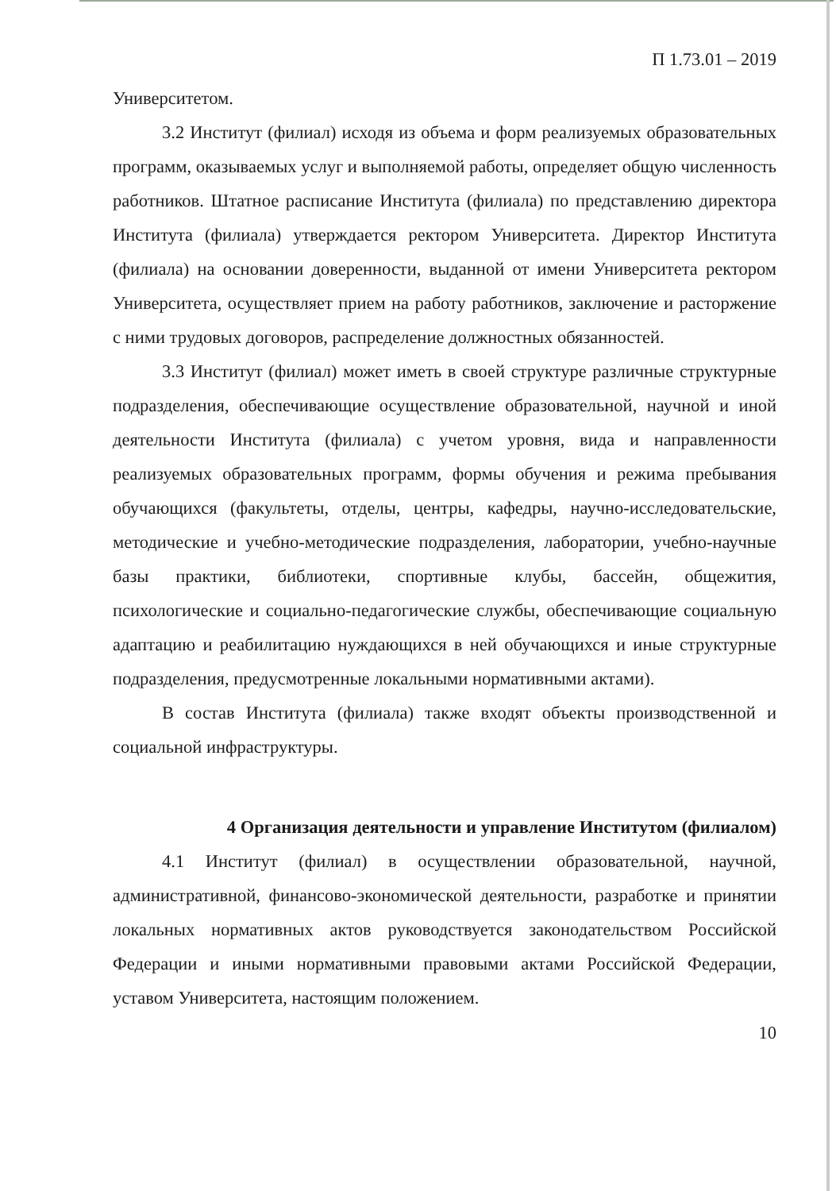П 1.73.01 – 2019
Университетом.
3.2 Институт (филиал) исходя из объема и форм реализуемых образовательных программ, оказываемых услуг и выполняемой работы, определяет общую численность работников. Штатное расписание Института (филиала) по представлению директора Института (филиала) утверждается ректором Университета. Директор Института (филиала) на основании доверенности, выданной от имени Университета ректором Университета, осуществляет прием на работу работников, заключение и расторжение с ними трудовых договоров, распределение должностных обязанностей.
3.3 Институт (филиал) может иметь в своей структуре различные структурные подразделения, обеспечивающие осуществление образовательной, научной и иной деятельности Института (филиала) с учетом уровня, вида и направленности реализуемых образовательных программ, формы обучения и режима пребывания обучающихся (факультеты, отделы, центры, кафедры, научно-исследовательские, методические и учебно-методические подразделения, лаборатории, учебно-научные базы практики, библиотеки, спортивные клубы, бассейн, общежития, психологические и социально-педагогические службы, обеспечивающие социальную адаптацию и реабилитацию нуждающихся в ней обучающихся и иные структурные подразделения, предусмотренные локальными нормативными актами).
В состав Института (филиала) также входят объекты производственной и социальной инфраструктуры.
4 Организация деятельности и управление Институтом (филиалом)
4.1 Институт (филиал) в осуществлении образовательной, научной, административной, финансово-экономической деятельности, разработке и принятии локальных нормативных актов руководствуется законодательством Российской Федерации и иными нормативными правовыми актами Российской Федерации, уставом Университета, настоящим положением.
10